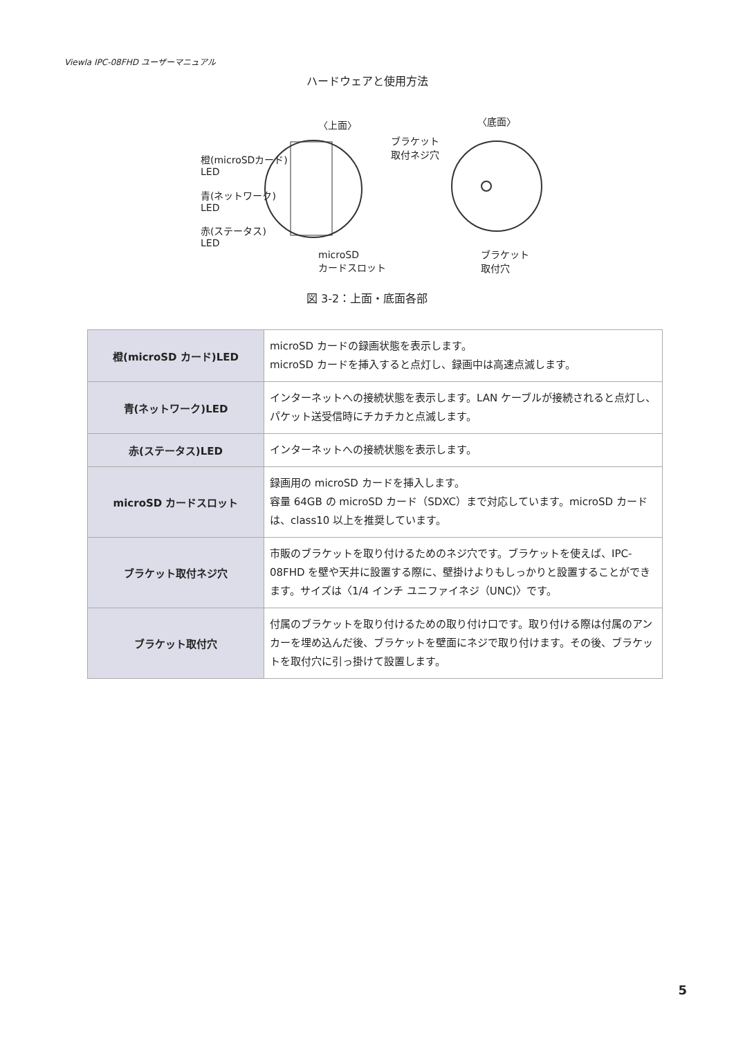Viewla IPC-08FHD ユーザーマニュアル
ハードウェアと使用方法
〈上面〉 〈底面〉
ブラケット
取付ネジ穴
橙(microSDカード)
LED
青(ネットワーク)
LED
赤(ステータス)
LED
microSD
カードスロット
ブラケット
取付穴
図 3-2：上面・底面各部
| 橙(microSD カード)LED | microSD カードの録画状態を表示します。 microSD カードを挿入すると点灯し、録画中は高速点滅します。 |
| 青(ネットワーク)LED | インターネットへの接続状態を表示します。LAN ケーブルが接続されると点灯し、パケット送受信時にチカチカと点滅します。 |
| 赤(ステータス)LED | インターネットへの接続状態を表示します。 |
| microSD カードスロット | 録画用の microSD カードを挿入します。 容量 64GB の microSD カード（SDXC）まで対応しています。microSD カードは、class10 以上を推奨しています。 |
| ブラケット取付ネジ穴 | 市販のブラケットを取り付けるためのネジ穴です。ブラケットを使えば、IPC-08FHD を壁や天井に設置する際に、壁掛けよりもしっかりと設置することができます。サイズは〈1/4 インチ ユニファイネジ（UNC)〉です。 |
| ブラケット取付穴 | 付属のブラケットを取り付けるための取り付け口です。取り付ける際は付属のアンカーを埋め込んだ後、ブラケットを壁面にネジで取り付けます。その後、ブラケットを取付穴に引っ掛けて設置します。 |
5